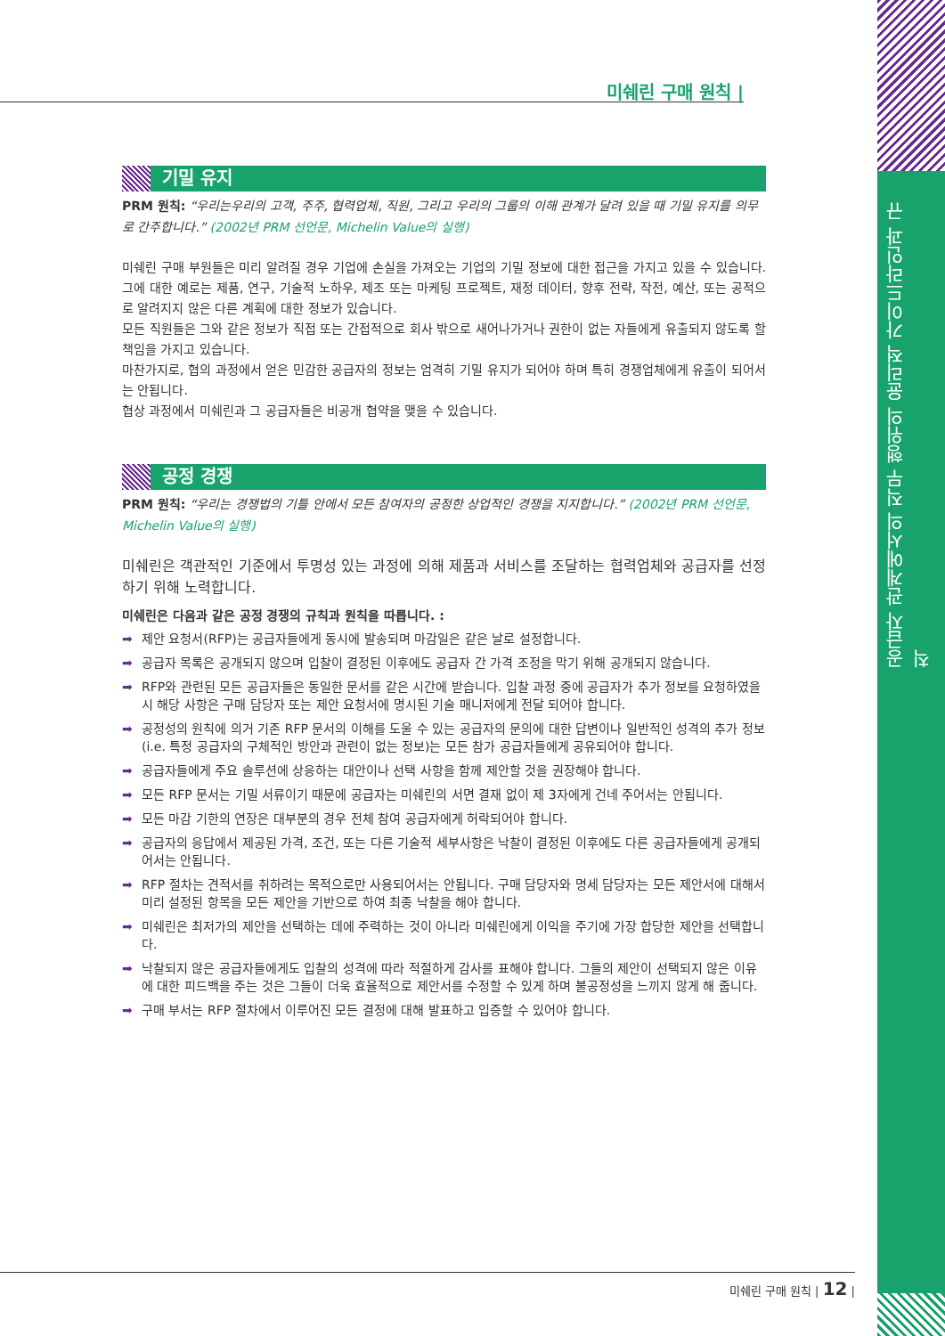공급자 관계에서의 직무 행위의 윤리적 가이드라인과 규칙
미쉐린 구매 원칙 |
기밀 유지
PRM 원칙: “우리는우리의 고객, 주주, 협력업체, 직원, 그리고 우리의 그룹의 이해 관계가 달려 있을 때 기밀 유지를 의무로 간주합니다.” (2002년 PRM 선언문, Michelin Value의 실행)
미쉐린 구매 부원들은 미리 알려질 경우 기업에 손실을 가져오는 기업의 기밀 정보에 대한 접근을 가지고 있을 수 있습니다. 그에 대한 예로는 제품, 연구, 기술적 노하우, 제조 또는 마케팅 프로젝트, 재정 데이터, 향후 전략, 작전, 예산, 또는 공적으로 알려지지 않은 다른 계획에 대한 정보가 있습니다.
모든 직원들은 그와 같은 정보가 직접 또는 간접적으로 회사 밖으로 새어나가거나 권한이 없는 자들에게 유출되지 않도록 할 책임을 가지고 있습니다.
마찬가지로, 협의 과정에서 얻은 민감한 공급자의 정보는 엄격히 기밀 유지가 되어야 하며 특히 경쟁업체에게 유출이 되어서는 안됩니다.
협상 과정에서 미쉐린과 그 공급자들은 비공개 협약을 맺을 수 있습니다.
공정 경쟁
PRM 원칙: “우리는 경쟁법의 기틀 안에서 모든 참여자의 공정한 상업적인 경쟁을 지지합니다.” (2002년 PRM 선언문, Michelin Value의 실행)
미쉐린은 객관적인 기준에서 투명성 있는 과정에 의해 제품과 서비스를 조달하는 협력업체와 공급자를 선정하기 위해 노력합니다.
미쉐린은 다음과 같은 공정 경쟁의 규칙과 원칙을 따릅니다. :
➡ 제안 요청서(RFP)는 공급자들에게 동시에 발송되며 마감일은 같은 날로 설정합니다.
➡ 공급자 목록은 공개되지 않으며 입찰이 결정된 이후에도 공급자 간 가격 조정을 막기 위해 공개되지 않습니다.
➡ RFP와 관련된 모든 공급자들은 동일한 문서를 같은 시간에 받습니다. 입찰 과정 중에 공급자가 추가 정보를 요청하였을 시 해당 사항은 구매 담당자 또는 제안 요청서에 명시된 기술 매니저에게 전달 되어야 합니다.
➡ 공정성의 원칙에 의거 기존 RFP 문서의 이해를 도울 수 있는 공급자의 문의에 대한 답변이나 일반적인 성격의 추가 정보 (i.e. 특정 공급자의 구체적인 방안과 관련이 없는 정보)는 모든 참가 공급자들에게 공유되어야 합니다.
➡ 공급자들에게 주요 솔루션에 상응하는 대안이나 선택 사항을 함께 제안할 것을 권장해야 합니다.
➡ 모든 RFP 문서는 기밀 서류이기 때문에 공급자는 미쉐린의 서면 결재 없이 제 3자에게 건네 주어서는 안됩니다.
➡ 모든 마감 기한의 연장은 대부분의 경우 전체 참여 공급자에게 허락되어야 합니다.
➡ 공급자의 응답에서 제공된 가격, 조건, 또는 다른 기술적 세부사항은 낙찰이 결정된 이후에도 다른 공급자들에게 공개되어서는 안됩니다.
➡ RFP 절차는 견적서를 취하려는 목적으로만 사용되어서는 안됩니다. 구매 담당자와 명세 담당자는 모든 제안서에 대해서 미리 설정된 항목을 모든 제안을 기반으로 하여 최종 낙찰을 해야 합니다.
➡ 미쉐린은 최저가의 제안을 선택하는 데에 주력하는 것이 아니라 미쉐린에게 이익을 주기에 가장 합당한 제안을 선택합니다.
➡ 낙찰되지 않은 공급자들에게도 입찰의 성격에 따라 적절하게 감사를 표해야 합니다. 그들의 제안이 선택되지 않은 이유에 대한 피드백을 주는 것은 그들이 더욱 효율적으로 제안서를 수정할 수 있게 하며 불공정성을 느끼지 않게 해 줍니다.
➡ 구매 부서는 RFP 절차에서 이루어진 모든 결정에 대해 발표하고 입증할 수 있어야 합니다.
미쉐린 구매 원칙 | 12 |